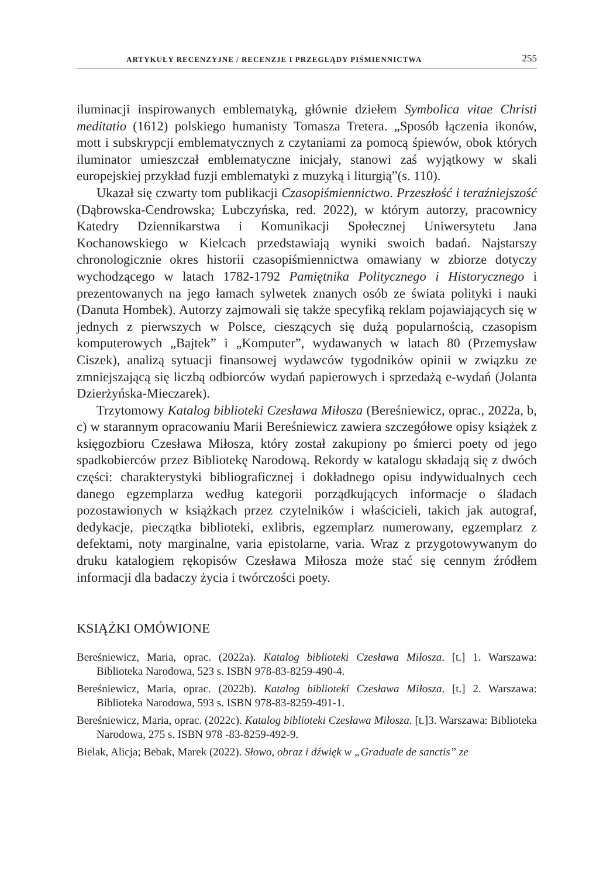ARTYKUŁY RECENZYJNE / RECENZJE I PRZEGLĄDY PIŚMIENNICTWA 255
iluminacji inspirowanych emblematyką, głównie dziełem Symbolica vitae Christi meditatio (1612) polskiego humanisty Tomasza Tretera. „Sposób łączenia ikonów, mott i subskrypcji emblematycznych z czytaniami za pomocą śpiewów, obok których iluminator umieszczał emblematyczne inicjały, stanowi zaś wyjątkowy w skali europejskiej przykład fuzji emblematyki z muzyką i liturgią”(s. 110).
Ukazał się czwarty tom publikacji Czasopiśmiennictwo. Przeszłość i teraźniejszość (Dąbrowska-Cendrowska; Lubczyńska, red. 2022), w którym autorzy, pracownicy Katedry Dziennikarstwa i Komunikacji Społecznej Uniwersytetu Jana Kochanowskiego w Kielcach przedstawiają wyniki swoich badań. Najstarszy chronologicznie okres historii czasopiśmiennictwa omawiany w zbiorze dotyczy wychodzącego w latach 1782-1792 Pamiętnika Politycznego i Historycznego i prezentowanych na jego łamach sylwetek znanych osób ze świata polityki i nauki (Danuta Hombek). Autorzy zajmowali się także specyfiką reklam pojawiających się w jednych z pierwszych w Polsce, cieszących się dużą popularnością, czasopism komputerowych „Bajtek” i „Komputer”, wydawanych w latach 80 (Przemysław Ciszek), analizą sytuacji finansowej wydawców tygodników opinii w związku ze zmniejszającą się liczbą odbiorców wydań papierowych i sprzedażą e-wydań (Jolanta Dzierżyńska-Mieczarek).
Trzytomowy Katalog biblioteki Czesława Miłosza (Bereśniewicz, oprac., 2022a, b, c) w starannym opracowaniu Marii Bereśniewicz zawiera szczegółowe opisy książek z księgozbioru Czesława Miłosza, który został zakupiony po śmierci poety od jego spadkobierców przez Bibliotekę Narodową. Rekordy w katalogu składają się z dwóch części: charakterystyki bibliograficznej i dokładnego opisu indywidualnych cech danego egzemplarza według kategorii porządkujących informacje o śladach pozostawionych w książkach przez czytelników i właścicieli, takich jak autograf, dedykacje, pieczątka biblioteki, exlibris, egzemplarz numerowany, egzemplarz z defektami, noty marginalne, varia epistolarne, varia. Wraz z przygotowywanym do druku katalogiem rękopisów Czesława Miłosza może stać się cennym źródłem informacji dla badaczy życia i twórczości poety.
KSIĄŻKI OMÓWIONE
Bereśniewicz, Maria, oprac. (2022a). Katalog biblioteki Czesława Miłosza. [t.] 1. Warszawa: Biblioteka Narodowa, 523 s. ISBN 978-83-8259-490-4.
Bereśniewicz, Maria, oprac. (2022b). Katalog biblioteki Czesława Miłosza. [t.] 2. Warszawa: Biblioteka Narodowa, 593 s. ISBN 978-83-8259-491-1.
Bereśniewicz, Maria, oprac. (2022c). Katalog biblioteki Czesława Miłosza. [t.]3. Warszawa: Biblioteka Narodowa, 275 s. ISBN 978 -83-8259-492-9.
Bielak, Alicja; Bebak, Marek (2022). Słowo, obraz i dźwięk w „Graduale de sanctis” ze